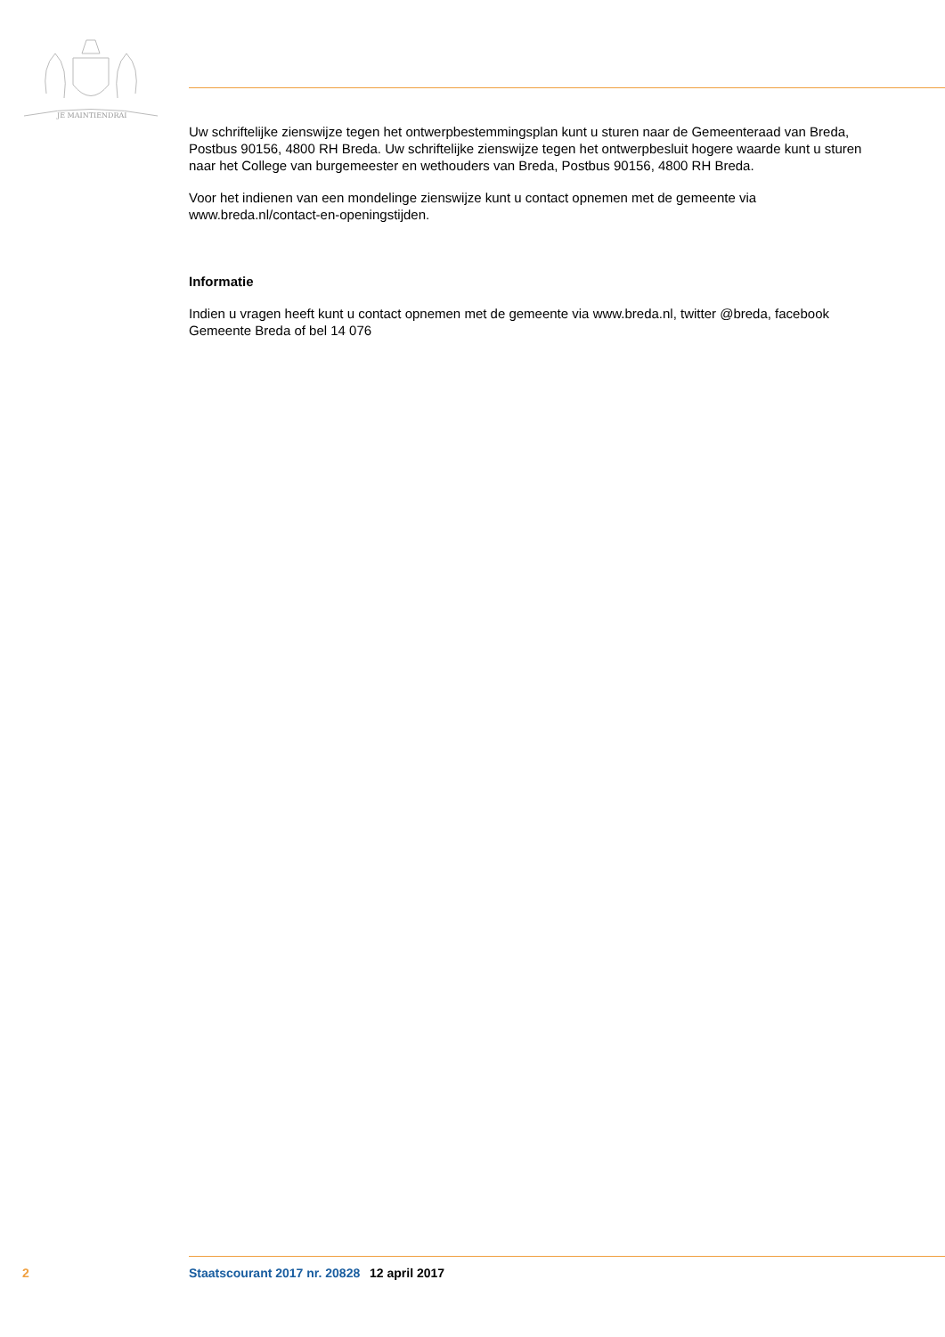JE MAINTIENDRAI
Uw schriftelijke zienswijze tegen het ontwerpbestemmingsplan kunt u sturen naar de Gemeenteraad van Breda, Postbus 90156, 4800 RH Breda. Uw schriftelijke zienswijze tegen het ontwerpbesluit hogere waarde kunt u sturen naar het College van burgemeester en wethouders van Breda, Postbus 90156, 4800 RH Breda.
Voor het indienen van een mondelinge zienswijze kunt u contact opnemen met de gemeente via www.breda.nl/contact-en-openingstijden.
Informatie
Indien u vragen heeft kunt u contact opnemen met de gemeente via www.breda.nl, twitter @breda, facebook Gemeente Breda of bel 14 076
2 Staatscourant 2017 nr. 20828 12 april 2017